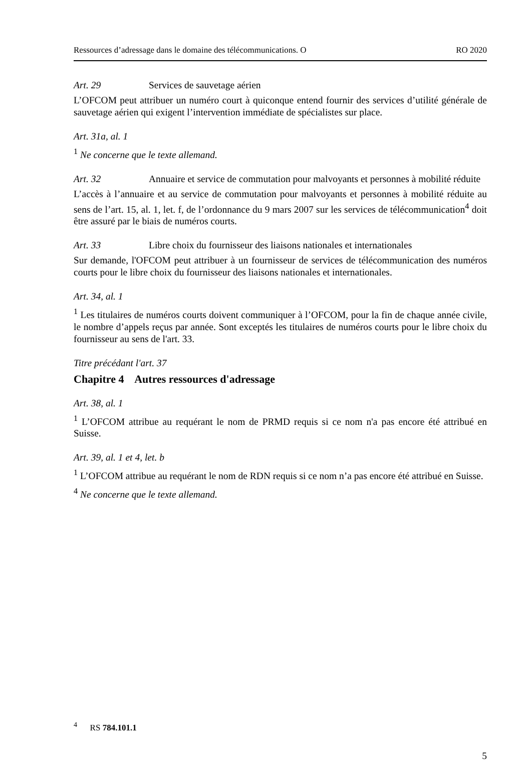Ressources d’adressage dans le domaine des télécommunications. O RO 2020
Art. 29 Services de sauvetage aérien
L’OFCOM peut attribuer un numéro court à quiconque entend fournir des services d’utilité générale de sauvetage aérien qui exigent l’intervention immédiate de spécialistes sur place.
Art. 31a, al. 1
<sup>1</sup> Ne concerne que le texte allemand.
Art. 32 Annuaire et service de commutation pour malvoyants et personnes à mobilité réduite
L’accès à l’annuaire et au service de commutation pour malvoyants et personnes à mobilité réduite au sens de l’art. 15, al. 1, let. f, de l’ordonnance du 9 mars 2007 sur les services de télécommunication<sup>4</sup> doit être assuré par le biais de numéros courts.
Art. 33 Libre choix du fournisseur des liaisons nationales et internationales
Sur demande, l'OFCOM peut attribuer à un fournisseur de services de télécommunication des numéros courts pour le libre choix du fournisseur des liaisons nationales et internationales.
Art. 34, al. 1
<sup>1</sup> Les titulaires de numéros courts doivent communiquer à l’OFCOM, pour la fin de chaque année civile, le nombre d’appels reçus par année. Sont exceptés les titulaires de numéros courts pour le libre choix du fournisseur au sens de l'art. 33.
Titre précédant l'art. 37
Chapitre 4 Autres ressources d'adressage
Art. 38, al. 1
<sup>1</sup> L’OFCOM attribue au requérant le nom de PRMD requis si ce nom n'a pas encore été attribué en Suisse.
Art. 39, al. 1 et 4, let. b
<sup>1</sup> L’OFCOM attribue au requérant le nom de RDN requis si ce nom n’a pas encore été attribué en Suisse.
<sup>4</sup> Ne concerne que le texte allemand.
<sup>4</sup> RS 784.101.1
5